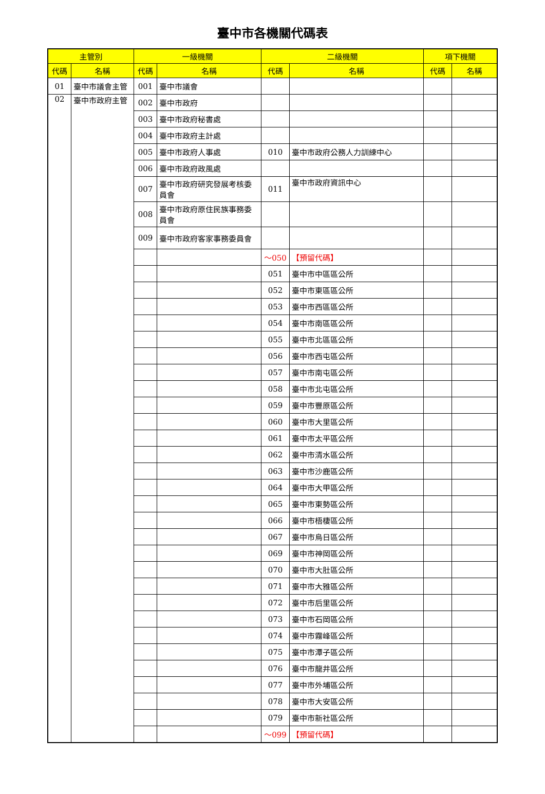臺中市各機關代碼表
| 主管別 | | 一級機關 | | 二級機關 | | 項下機關 | |
| --- | --- | --- | --- | --- | --- | --- | --- |
| 代碼 | 名稱 | 代碼 | 名稱 | 代碼 | 名稱 | 代碼 | 名稱 |
| 01 | 臺中市議會主管 | 001 | 臺中市議會 | | | | |
| 02 | 臺中市政府主管 | 002 | 臺中市政府 | | | | |
| | | 003 | 臺中市政府秘書處 | | | | |
| | | 004 | 臺中市政府主計處 | | | | |
| | | 005 | 臺中市政府人事處 | 010 | 臺中市政府公務人力訓練中心 | | |
| | | 006 | 臺中市政府政風處 | | | | |
| | | 007 | 臺中市政府研究發展考核委員會 | 011 | 臺中市政府資訊中心 | | |
| | | 008 | 臺中市政府原住民族事務委員會 | | | | |
| | | 009 | 臺中市政府客家事務委員會 | | | | |
| | | | | ～050 | 【預留代碼】 | | |
| | | | | 051 | 臺中市中區區公所 | | |
| | | | | 052 | 臺中市東區區公所 | | |
| | | | | 053 | 臺中市西區區公所 | | |
| | | | | 054 | 臺中市南區區公所 | | |
| | | | | 055 | 臺中市北區區公所 | | |
| | | | | 056 | 臺中市西屯區公所 | | |
| | | | | 057 | 臺中市南屯區公所 | | |
| | | | | 058 | 臺中市北屯區公所 | | |
| | | | | 059 | 臺中市豐原區公所 | | |
| | | | | 060 | 臺中市大里區公所 | | |
| | | | | 061 | 臺中市太平區公所 | | |
| | | | | 062 | 臺中市清水區公所 | | |
| | | | | 063 | 臺中市沙鹿區公所 | | |
| | | | | 064 | 臺中市大甲區公所 | | |
| | | | | 065 | 臺中市東勢區公所 | | |
| | | | | 066 | 臺中市梧棲區公所 | | |
| | | | | 067 | 臺中市烏日區公所 | | |
| | | | | 069 | 臺中市神岡區公所 | | |
| | | | | 070 | 臺中市大肚區公所 | | |
| | | | | 071 | 臺中市大雅區公所 | | |
| | | | | 072 | 臺中市后里區公所 | | |
| | | | | 073 | 臺中市石岡區公所 | | |
| | | | | 074 | 臺中市霧峰區公所 | | |
| | | | | 075 | 臺中市潭子區公所 | | |
| | | | | 076 | 臺中市龍井區公所 | | |
| | | | | 077 | 臺中市外埔區公所 | | |
| | | | | 078 | 臺中市大安區公所 | | |
| | | | | 079 | 臺中市新社區公所 | | |
| | | | | ～099 | 【預留代碼】 | | |